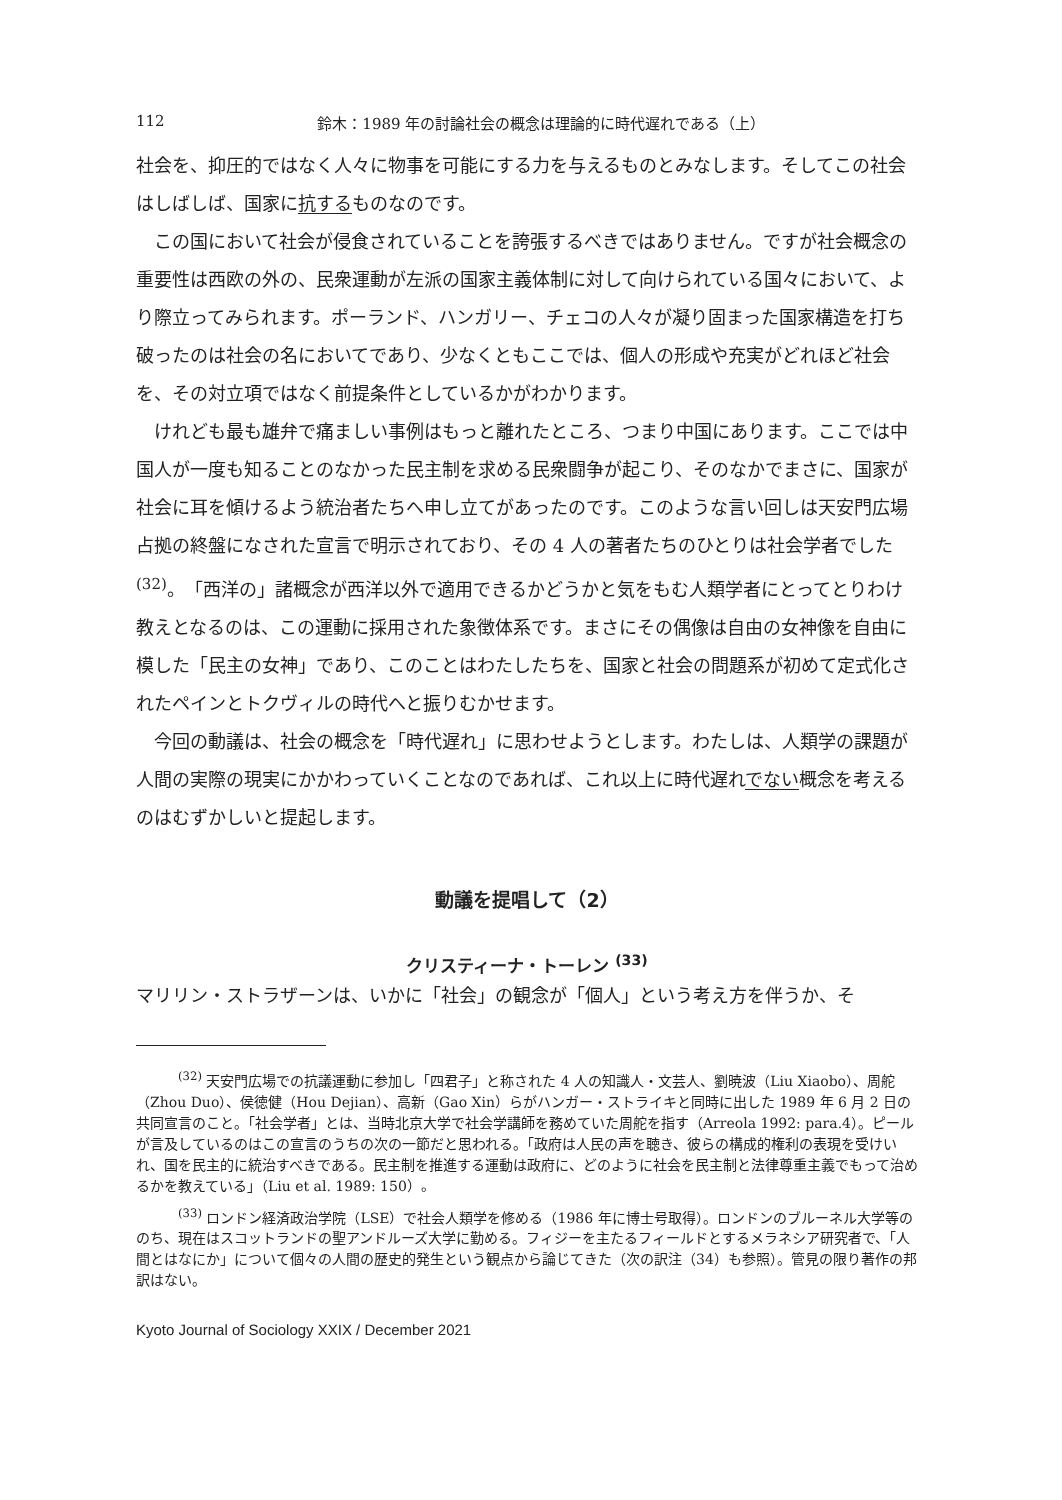112 鈴木：1989 年の討論社会の概念は理論的に時代遅れである（上）
社会を、抑圧的ではなく人々に物事を可能にする力を与えるものとみなします。そしてこの社会はしばしば、国家に抗するものなのです。
この国において社会が侵食されていることを誇張するべきではありません。ですが社会概念の重要性は西欧の外の、民衆運動が左派の国家主義体制に対して向けられている国々において、より際立ってみられます。ポーランド、ハンガリー、チェコの人々が凝り固まった国家構造を打ち破ったのは社会の名においてであり、少なくともここでは、個人の形成や充実がどれほど社会を、その対立項ではなく前提条件としているかがわかります。
けれども最も雄弁で痛ましい事例はもっと離れたところ、つまり中国にあります。ここでは中国人が一度も知ることのなかった民主制を求める民衆闘争が起こり、そのなかでまさに、国家が社会に耳を傾けるよう統治者たちへ申し立てがあったのです。このような言い回しは天安門広場占拠の終盤になされた宣言で明示されており、その 4 人の著者たちのひとりは社会学者でした <sup>(32)</sup>。「西洋の」諸概念が西洋以外で適用できるかどうかと気をもむ人類学者にとってとりわけ教えとなるのは、この運動に採用された象徴体系です。まさにその偶像は自由の女神像を自由に模した「民主の女神」であり、このことはわたしたちを、国家と社会の問題系が初めて定式化されたペインとトクヴィルの時代へと振りむかせます。
今回の動議は、社会の概念を「時代遅れ」に思わせようとします。わたしは、人類学の課題が人間の実際の現実にかかわっていくことなのであれば、これ以上に時代遅れでない概念を考えるのはむずかしいと提起します。
動議を提唱して（2）
クリスティーナ・トーレン <sup>(33)</sup>
マリリン・ストラザーンは、いかに「社会」の観念が「個人」という考え方を伴うか、そ
<sup>(32)</sup> 天安門広場での抗議運動に参加し「四君子」と称された 4 人の知識人・文芸人、劉暁波（Liu Xiaobo）、周舵（Zhou Duo）、侯徳健（Hou Dejian）、高新（Gao Xin）らがハンガー・ストライキと同時に出した 1989 年 6 月 2 日の共同宣言のこと。「社会学者」とは、当時北京大学で社会学講師を務めていた周舵を指す（Arreola 1992: para.4）。ピールが言及しているのはこの宣言のうちの次の一節だと思われる。「政府は人民の声を聴き、彼らの構成的権利の表現を受けいれ、国を民主的に統治すべきである。民主制を推進する運動は政府に、どのように社会を民主制と法律尊重主義でもって治めるかを教えている」（Liu et al. 1989: 150）。
<sup>(33)</sup> ロンドン経済政治学院（LSE）で社会人類学を修める（1986 年に博士号取得）。ロンドンのブルーネル大学等ののち、現在はスコットランドの聖アンドルーズ大学に勤める。フィジーを主たるフィールドとするメラネシア研究者で、「人間とはなにか」について個々の人間の歴史的発生という観点から論じてきた（次の訳注（34）も参照）。管見の限り著作の邦訳はない。
Kyoto Journal of Sociology XXIX / December 2021